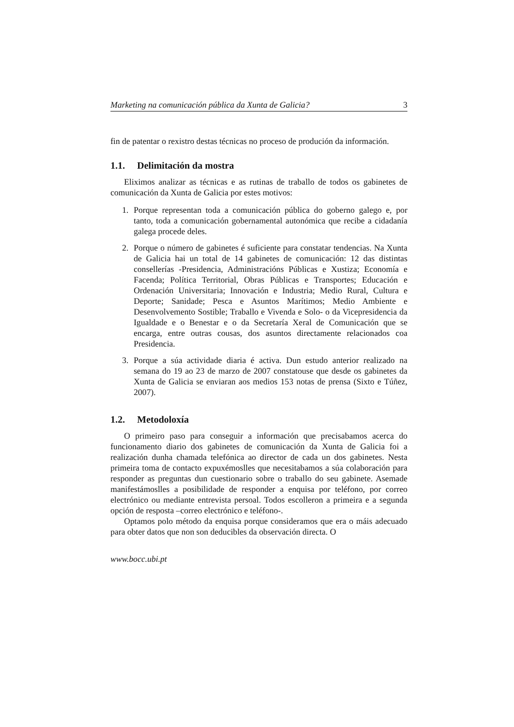Marketing na comunicación pública da Xunta de Galicia? 3
fin de patentar o rexistro destas técnicas no proceso de produción da información.
1.1. Delimitación da mostra
Eliximos analizar as técnicas e as rutinas de traballo de todos os gabinetes de comunicación da Xunta de Galicia por estes motivos:
1. Porque representan toda a comunicación pública do goberno galego e, por tanto, toda a comunicación gobernamental autonómica que recibe a cidadanía galega procede deles.
2. Porque o número de gabinetes é suficiente para constatar tendencias. Na Xunta de Galicia hai un total de 14 gabinetes de comunicación: 12 das distintas consellerías -Presidencia, Administracións Públicas e Xustiza; Economía e Facenda; Política Territorial, Obras Públicas e Transportes; Educación e Ordenación Universitaria; Innovación e Industria; Medio Rural, Cultura e Deporte; Sanidade; Pesca e Asuntos Marítimos; Medio Ambiente e Desenvolvemento Sostible; Traballo e Vivenda e Solo- o da Vicepresidencia da Igualdade e o Benestar e o da Secretaría Xeral de Comunicación que se encarga, entre outras cousas, dos asuntos directamente relacionados coa Presidencia.
3. Porque a súa actividade diaria é activa. Dun estudo anterior realizado na semana do 19 ao 23 de marzo de 2007 constatouse que desde os gabinetes da Xunta de Galicia se enviaran aos medios 153 notas de prensa (Sixto e Túñez, 2007).
1.2. Metodoloxía
O primeiro paso para conseguir a información que precisabamos acerca do funcionamento diario dos gabinetes de comunicación da Xunta de Galicia foi a realización dunha chamada telefónica ao director de cada un dos gabinetes. Nesta primeira toma de contacto expuxémoslles que necesitabamos a súa colaboración para responder as preguntas dun cuestionario sobre o traballo do seu gabinete. Asemade manifestámoslles a posibilidade de responder a enquisa por teléfono, por correo electrónico ou mediante entrevista persoal. Todos escolleron a primeira e a segunda opción de resposta –correo electrónico e teléfono-.
Optamos polo método da enquisa porque consideramos que era o máis adecuado para obter datos que non son deducibles da observación directa. O
www.bocc.ubi.pt